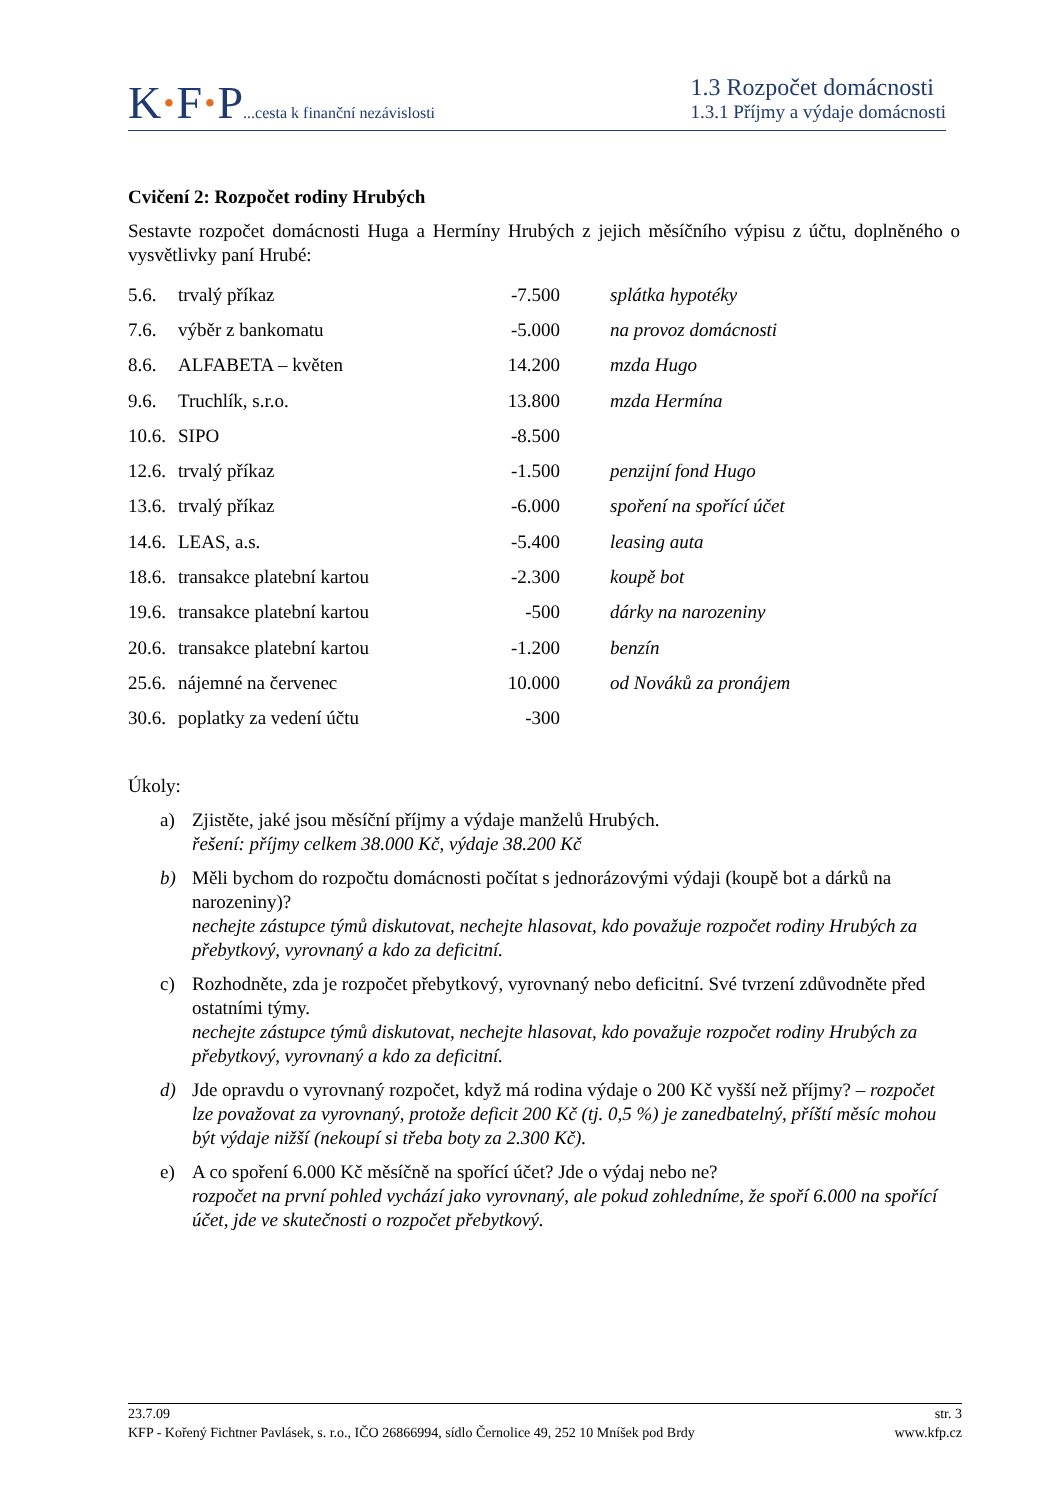K·F·P...cesta k finanční nezávislosti
1.3 Rozpočet domácnosti
1.3.1 Příjmy a výdaje domácnosti
Cvičení 2: Rozpočet rodiny Hrubých
Sestavte rozpočet domácnosti Huga a Hermíny Hrubých z jejich měsíčního výpisu z účtu, doplněného o vysvětlivky paní Hrubé:
| 5.6. | trvalý příkaz | -7.500 | splátka hypotéky |
| 7.6. | výběr z bankomatu | -5.000 | na provoz domácnosti |
| 8.6. | ALFABETA – květen | 14.200 | mzda Hugo |
| 9.6. | Truchlík, s.r.o. | 13.800 | mzda Hermína |
| 10.6. | SIPO | -8.500 | |
| 12.6. | trvalý příkaz | -1.500 | penzijní fond Hugo |
| 13.6. | trvalý příkaz | -6.000 | spoření na spořící účet |
| 14.6. | LEAS, a.s. | -5.400 | leasing auta |
| 18.6. | transakce platební kartou | -2.300 | koupě bot |
| 19.6. | transakce platební kartou | -500 | dárky na narozeniny |
| 20.6. | transakce platební kartou | -1.200 | benzín |
| 25.6. | nájemné na červenec | 10.000 | od Nováků za pronájem |
| 30.6. | poplatky za vedení účtu | -300 | |
Úkoly:
a) Zjistěte, jaké jsou měsíční příjmy a výdaje manželů Hrubých.
řešení: příjmy celkem 38.000 Kč, výdaje 38.200 Kč
b) Měli bychom do rozpočtu domácnosti počítat s jednorázovými výdaji (koupě bot a dárků na narozeniny)?
nechejte zástupce týmů diskutovat, nechejte hlasovat, kdo považuje rozpočet rodiny Hrubých za přebytkový, vyrovnaný a kdo za deficitní.
c) Rozhodněte, zda je rozpočet přebytkový, vyrovnaný nebo deficitní. Své tvrzení zdůvodněte před ostatními týmy.
nechejte zástupce týmů diskutovat, nechejte hlasovat, kdo považuje rozpočet rodiny Hrubých za přebytkový, vyrovnaný a kdo za deficitní.
d) Jde opravdu o vyrovnaný rozpočet, když má rodina výdaje o 200 Kč vyšší než příjmy? – rozpočet lze považovat za vyrovnaný, protože deficit 200 Kč (tj. 0,5 %) je zanedbatelný, příští měsíc mohou být výdaje nižší (nekoupí si třeba boty za 2.300 Kč).
e) A co spoření 6.000 Kč měsíčně na spořící účet? Jde o výdaj nebo ne?
rozpočet na první pohled vychází jako vyrovnaný, ale pokud zohledníme, že spoří 6.000 na spořící účet, jde ve skutečnosti o rozpočet přebytkový.
23.7.09 str. 3
KFP - Kořený Fichtner Pavlásek, s. r.o., IČO 26866994, sídlo Černolice 49, 252 10 Mníšek pod Brdy www.kfp.cz